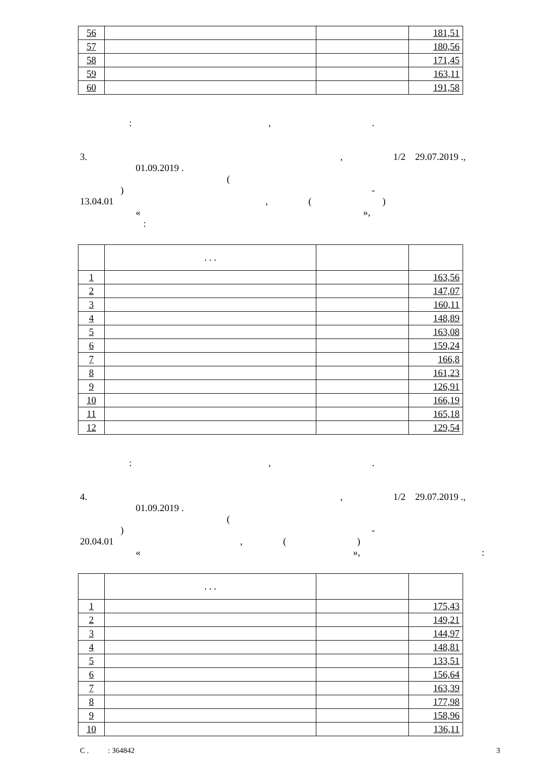| 56 | | | 181,51 |
| 57 | | | 180,56 |
| 58 | | | 171,45 |
| 59 | | | 163,11 |
| 60 | | | 191,58 |
:,.
3., 1/2 29.07.2019 .,
01.09.2019 .
(
) -
13.04.01, ()
« »,
:
| | . . . | | |
| 1 | | | 163,56 |
| 2 | | | 147,07 |
| 3 | | | 160,11 |
| 4 | | | 148,89 |
| 5 | | | 163,08 |
| 6 | | | 159,24 |
| 7 | | | 166,8 |
| 8 | | | 161,23 |
| 9 | | | 126,91 |
| 10 | | | 166,19 |
| 11 | | | 165,18 |
| 12 | | | 129,54 |
:,.
4., 1/2 29.07.2019 .,
01.09.2019 .
(
) -
20.04.01, ()
« »,:
| | . . . | | |
| 1 | | | 175,43 |
| 2 | | | 149,21 |
| 3 | | | 144,97 |
| 4 | | | 148,81 |
| 5 | | | 133,51 |
| 6 | | | 156,64 |
| 7 | | | 163,39 |
| 8 | | | 177,98 |
| 9 | | | 158,96 |
| 10 | | | 136,11 |
С . : 364842 3